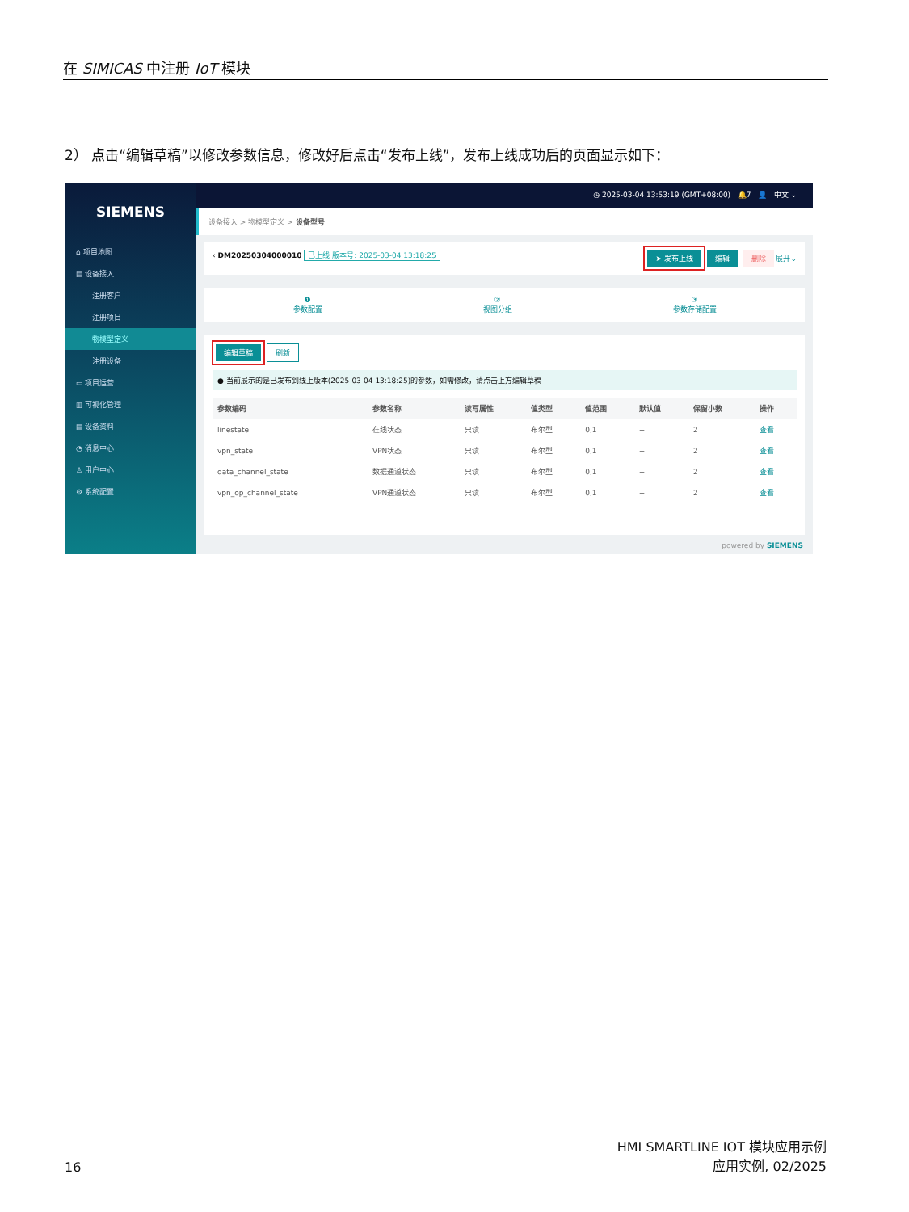在 SIMICAS 中注册 IoT 模块
2） 点击“编辑草稿”以修改参数信息，修改好后点击“发布上线”，发布上线成功后的页面显示如下：
SIEMENS
⌂ 项目地图
▤ 设备接入
注册客户
注册项目
物模型定义
注册设备
▭ 项目运营
▥ 可视化管理
▤ 设备资料
◔ 消息中心
♙ 用户中心
⚙ 系统配置
◷ 2025-03-04 13:53:19 (GMT+08:00) 🔔7 👤 中文 ⌄
设备接入 > 物模型定义 > 设备型号
‹ DM20250304000010 已上线 版本号: 2025-03-04 13:18:25 ➤ 发布上线 编辑 删除 展开⌄
❶
参数配置 ②
视图分组 ③
参数存储配置
编辑草稿 刷新
● 当前展示的是已发布到线上版本(2025-03-04 13:18:25)的参数，如需修改，请点击上方编辑草稿
| 参数编码 | 参数名称 | 读写属性 | 值类型 | 值范围 | 默认值 | 保留小数 | 操作 |
| --- | --- | --- | --- | --- | --- | --- | --- |
| linestate | 在线状态 | 只读 | 布尔型 | 0,1 | -- | 2 | 查看 |
| vpn_state | VPN状态 | 只读 | 布尔型 | 0,1 | -- | 2 | 查看 |
| data_channel_state | 数据通道状态 | 只读 | 布尔型 | 0,1 | -- | 2 | 查看 |
| vpn_op_channel_state | VPN通道状态 | 只读 | 布尔型 | 0,1 | -- | 2 | 查看 |
powered by SIEMENS
16 HMI SMARTLINE IOT 模块应用示例
应用实例, 02/2025